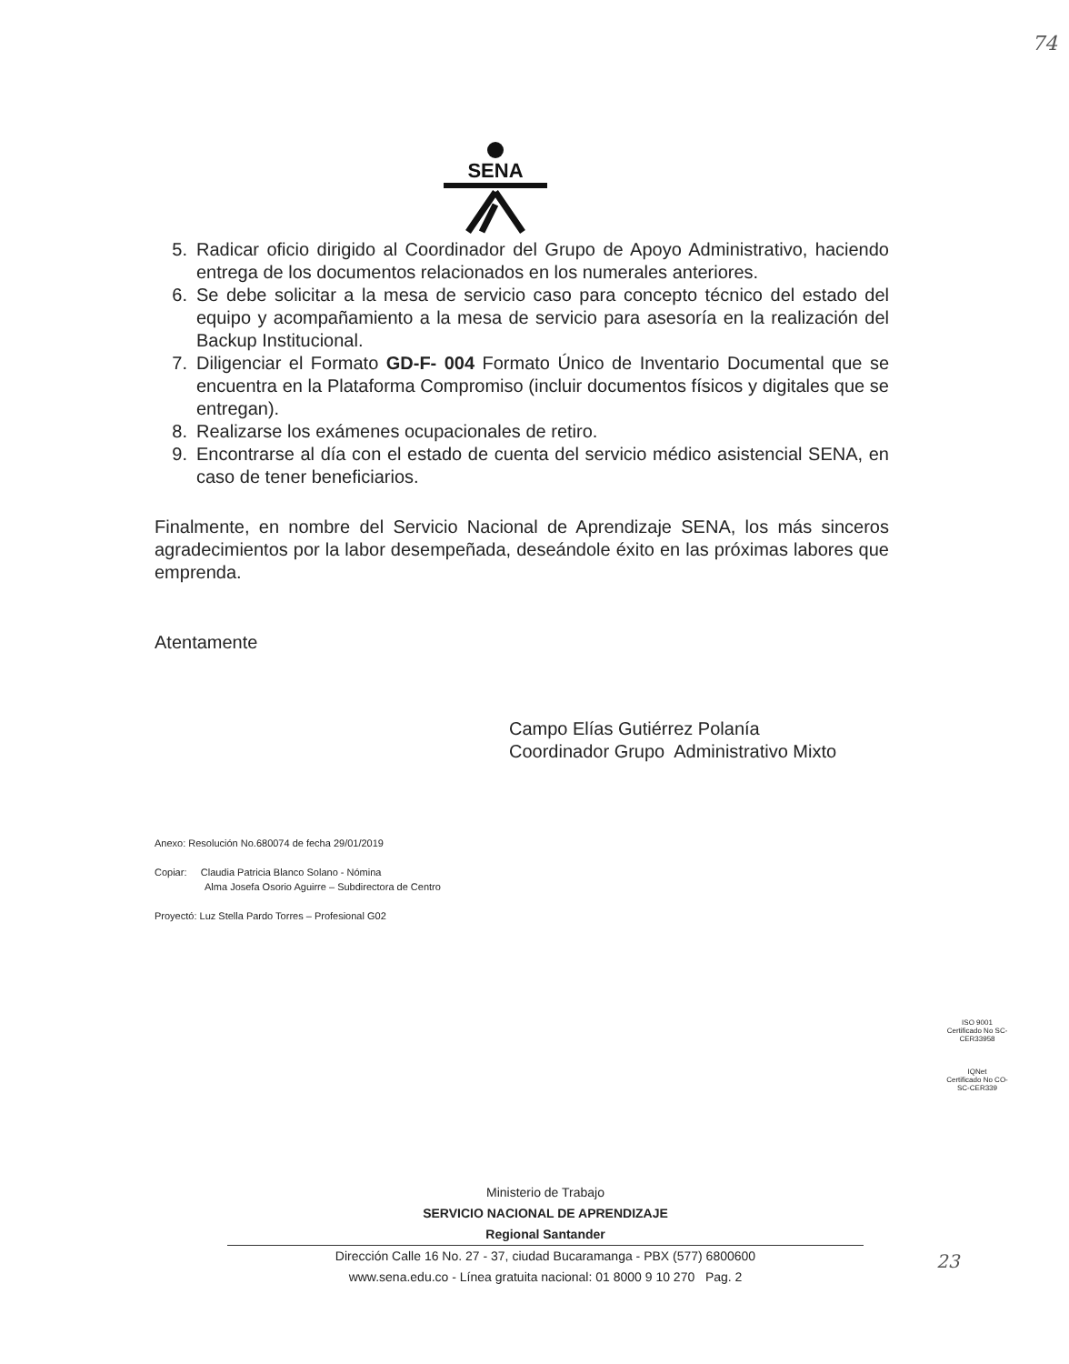74
SENA
5. Radicar oficio dirigido al Coordinador del Grupo de Apoyo Administrativo, haciendo entrega de los documentos relacionados en los numerales anteriores.
6. Se debe solicitar a la mesa de servicio caso para concepto técnico del estado del equipo y acompañamiento a la mesa de servicio para asesoría en la realización del Backup Institucional.
7. Diligenciar el Formato GD-F- 004 Formato Único de Inventario Documental que se encuentra en la Plataforma Compromiso (incluir documentos físicos y digitales que se entregan).
8. Realizarse los exámenes ocupacionales de retiro.
9. Encontrarse al día con el estado de cuenta del servicio médico asistencial SENA, en caso de tener beneficiarios.
Finalmente, en nombre del Servicio Nacional de Aprendizaje SENA, los más sinceros agradecimientos por la labor desempeñada, deseándole éxito en las próximas labores que emprenda.
Atentamente
Campo Elías Gutiérrez Polanía
Coordinador Grupo Administrativo Mixto
Anexo: Resolución No.680074 de fecha 29/01/2019
Copiar: Claudia Patricia Blanco Solano - Nómina
Alma Josefa Osorio Aguirre – Subdirectora de Centro
Proyectó: Luz Stella Pardo Torres – Profesional G02
ISO 9001
Certificado No SC-CER33958
IQNet
Certificado No CO-SC-CER339
Ministerio de Trabajo
SERVICIO NACIONAL DE APRENDIZAJE
Regional Santander
Dirección Calle 16 No. 27 - 37, ciudad Bucaramanga - PBX (577) 6800600
www.sena.edu.co - Línea gratuita nacional: 01 8000 9 10 270 Pag. 2
23